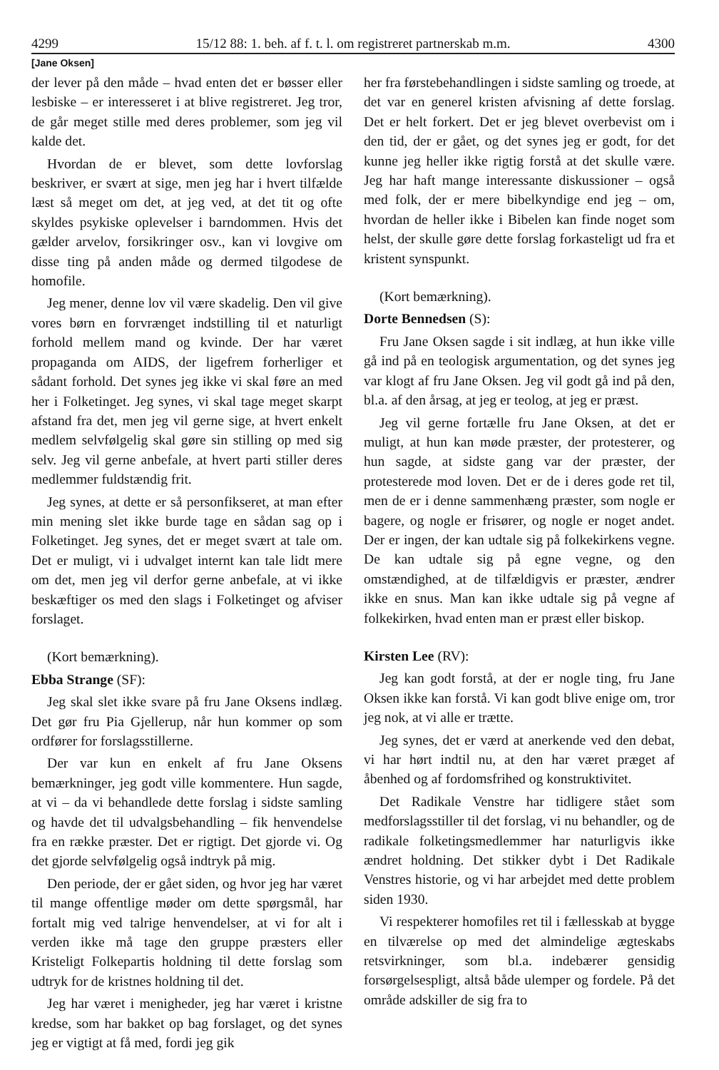4299 15/12 88: 1. beh. af f. t. l. om registreret partnerskab m.m. 4300
[Jane Oksen]
der lever på den måde – hvad enten det er bøsser eller lesbiske – er interesseret i at blive registreret. Jeg tror, de går meget stille med deres problemer, som jeg vil kalde det.
Hvordan de er blevet, som dette lovforslag beskriver, er svært at sige, men jeg har i hvert tilfælde læst så meget om det, at jeg ved, at det tit og ofte skyldes psykiske oplevelser i barndommen. Hvis det gælder arvelov, forsikringer osv., kan vi lovgive om disse ting på anden måde og dermed tilgodese de homofile.
Jeg mener, denne lov vil være skadelig. Den vil give vores børn en forvrænget indstilling til et naturligt forhold mellem mand og kvinde. Der har været propaganda om AIDS, der ligefrem forherliger et sådant forhold. Det synes jeg ikke vi skal føre an med her i Folketinget. Jeg synes, vi skal tage meget skarpt afstand fra det, men jeg vil gerne sige, at hvert enkelt medlem selvfølgelig skal gøre sin stilling op med sig selv. Jeg vil gerne anbefale, at hvert parti stiller deres medlemmer fuldstændig frit.
Jeg synes, at dette er så personfikseret, at man efter min mening slet ikke burde tage en sådan sag op i Folketinget. Jeg synes, det er meget svært at tale om. Det er muligt, vi i udvalget internt kan tale lidt mere om det, men jeg vil derfor gerne anbefale, at vi ikke beskæftiger os med den slags i Folketinget og afviser forslaget.
(Kort bemærkning).
Ebba Strange (SF):
Jeg skal slet ikke svare på fru Jane Oksens indlæg. Det gør fru Pia Gjellerup, når hun kommer op som ordfører for forslagsstillerne.
Der var kun en enkelt af fru Jane Oksens bemærkninger, jeg godt ville kommentere. Hun sagde, at vi – da vi behandlede dette forslag i sidste samling og havde det til udvalgsbehandling – fik henvendelse fra en række præster. Det er rigtigt. Det gjorde vi. Og det gjorde selvfølgelig også indtryk på mig.
Den periode, der er gået siden, og hvor jeg har været til mange offentlige møder om dette spørgsmål, har fortalt mig ved talrige henvendelser, at vi for alt i verden ikke må tage den gruppe præsters eller Kristeligt Folkepartis holdning til dette forslag som udtryk for de kristnes holdning til det.
Jeg har været i menigheder, jeg har været i kristne kredse, som har bakket op bag forslaget, og det synes jeg er vigtigt at få med, fordi jeg gik
her fra førstebehandlingen i sidste samling og troede, at det var en generel kristen afvisning af dette forslag. Det er helt forkert. Det er jeg blevet overbevist om i den tid, der er gået, og det synes jeg er godt, for det kunne jeg heller ikke rigtig forstå at det skulle være. Jeg har haft mange interessante diskussioner – også med folk, der er mere bibelkyndige end jeg – om, hvordan de heller ikke i Bibelen kan finde noget som helst, der skulle gøre dette forslag forkasteligt ud fra et kristent synspunkt.
(Kort bemærkning).
Dorte Bennedsen (S):
Fru Jane Oksen sagde i sit indlæg, at hun ikke ville gå ind på en teologisk argumentation, og det synes jeg var klogt af fru Jane Oksen. Jeg vil godt gå ind på den, bl.a. af den årsag, at jeg er teolog, at jeg er præst.
Jeg vil gerne fortælle fru Jane Oksen, at det er muligt, at hun kan møde præster, der protesterer, og hun sagde, at sidste gang var der præster, der protesterede mod loven. Det er de i deres gode ret til, men de er i denne sammenhæng præster, som nogle er bagere, og nogle er frisører, og nogle er noget andet. Der er ingen, der kan udtale sig på folkekirkens vegne. De kan udtale sig på egne vegne, og den omstændighed, at de tilfældigvis er præster, ændrer ikke en snus. Man kan ikke udtale sig på vegne af folkekirken, hvad enten man er præst eller biskop.
Kirsten Lee (RV):
Jeg kan godt forstå, at der er nogle ting, fru Jane Oksen ikke kan forstå. Vi kan godt blive enige om, tror jeg nok, at vi alle er trætte.
Jeg synes, det er værd at anerkende ved den debat, vi har hørt indtil nu, at den har været præget af åbenhed og af fordomsfrihed og konstruktivitet.
Det Radikale Venstre har tidligere stået som medforslagsstiller til det forslag, vi nu behandler, og de radikale folketingsmedlemmer har naturligvis ikke ændret holdning. Det stikker dybt i Det Radikale Venstres historie, og vi har arbejdet med dette problem siden 1930.
Vi respekterer homofiles ret til i fællesskab at bygge en tilværelse op med det almindelige ægteskabs retsvirkninger, som bl.a. indebærer gensidig forsørgelsespligt, altså både ulemper og fordele. På det område adskiller de sig fra to